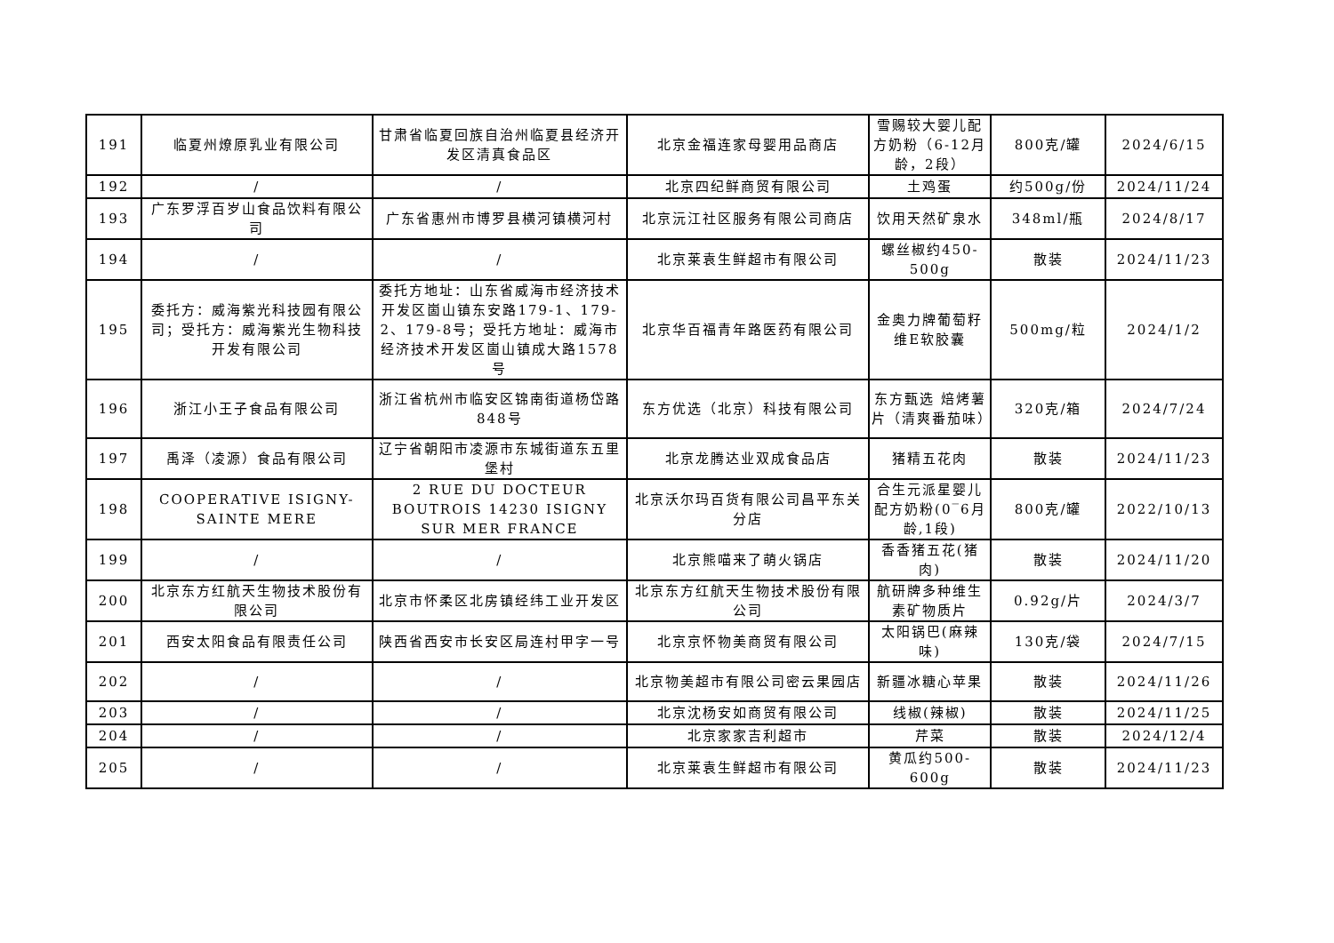| 191 | 临夏州燎原乳业有限公司 | 甘肃省临夏回族自治州临夏县经济开发区清真食品区 | 北京金福连家母婴用品商店 | 雪赐较大婴儿配方奶粉（6-12月龄，2段） | 800克/罐 | 2024/6/15 |
| 192 | / | / | 北京四纪鲜商贸有限公司 | 土鸡蛋 | 约500g/份 | 2024/11/24 |
| 193 | 广东罗浮百岁山食品饮料有限公司 | 广东省惠州市博罗县横河镇横河村 | 北京沅江社区服务有限公司商店 | 饮用天然矿泉水 | 348ml/瓶 | 2024/8/17 |
| 194 | / | / | 北京莱袁生鲜超市有限公司 | 螺丝椒约450-500g | 散装 | 2024/11/23 |
| 195 | 委托方：威海紫光科技园有限公司；受托方：威海紫光生物科技开发有限公司 | 委托方地址：山东省威海市经济技术开发区崮山镇东安路179-1、179-2、179-8号；受托方地址：威海市经济技术开发区崮山镇成大路1578号 | 北京华百福青年路医药有限公司 | 金奥力牌葡萄籽维E软胶囊 | 500mg/粒 | 2024/1/2 |
| 196 | 浙江小王子食品有限公司 | 浙江省杭州市临安区锦南街道杨岱路848号 | 东方优选（北京）科技有限公司 | 东方甄选 焙烤薯片（清爽番茄味） | 320克/箱 | 2024/7/24 |
| 197 | 禹泽（凌源）食品有限公司 | 辽宁省朝阳市凌源市东城街道东五里堡村 | 北京龙腾达业双成食品店 | 猪精五花肉 | 散装 | 2024/11/23 |
| 198 | COOPERATIVE ISIGNY-SAINTE MERE | 2 RUE DU DOCTEUR BOUTROIS 14230 ISIGNY SUR MER FRANCE | 北京沃尔玛百货有限公司昌平东关分店 | 合生元派星婴儿配方奶粉(0‾6月龄,1段) | 800克/罐 | 2022/10/13 |
| 199 | / | / | 北京熊喵来了萌火锅店 | 香香猪五花(猪肉) | 散装 | 2024/11/20 |
| 200 | 北京东方红航天生物技术股份有限公司 | 北京市怀柔区北房镇经纬工业开发区 | 北京东方红航天生物技术股份有限公司 | 航研牌多种维生素矿物质片 | 0.92g/片 | 2024/3/7 |
| 201 | 西安太阳食品有限责任公司 | 陕西省西安市长安区局连村甲字一号 | 北京京怀物美商贸有限公司 | 太阳锅巴(麻辣味) | 130克/袋 | 2024/7/15 |
| 202 | / | / | 北京物美超市有限公司密云果园店 | 新疆冰糖心苹果 | 散装 | 2024/11/26 |
| 203 | / | / | 北京沈杨安如商贸有限公司 | 线椒(辣椒) | 散装 | 2024/11/25 |
| 204 | / | / | 北京家家吉利超市 | 芹菜 | 散装 | 2024/12/4 |
| 205 | / | / | 北京莱袁生鲜超市有限公司 | 黄瓜约500-600g | 散装 | 2024/11/23 |